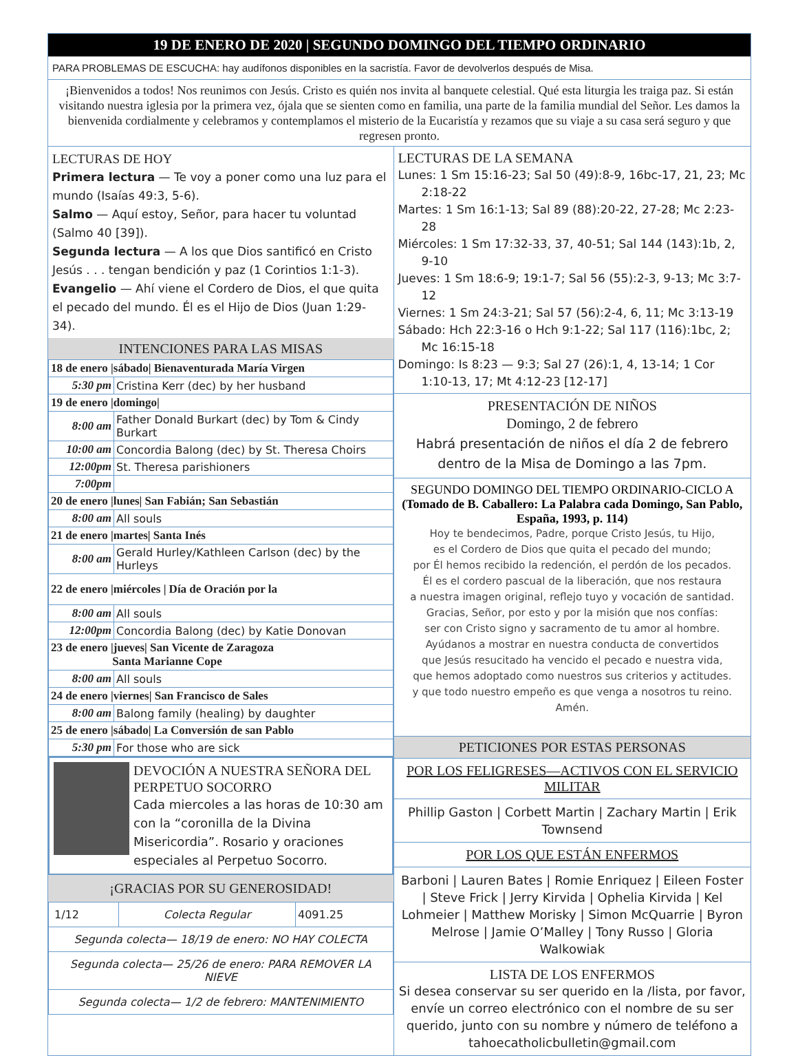19 DE ENERO DE 2020 | SEGUNDO DOMINGO DEL TIEMPO ORDINARIO
PARA PROBLEMAS DE ESCUCHA: hay audífonos disponibles en la sacristía. Favor de devolverlos después de Misa.
¡Bienvenidos a todos! Nos reunimos con Jesús. Cristo es quién nos invita al banquete celestial. Qué esta liturgia les traiga paz. Si están visitando nuestra iglesia por la primera vez, ójala que se sienten como en familia, una parte de la familia mundial del Señor. Les damos la bienvenida cordialmente y celebramos y contemplamos el misterio de la Eucaristía y rezamos que su viaje a su casa será seguro y que regresen pronto.
LECTURAS DE HOY
Primera lectura — Te voy a poner como una luz para el mundo (Isaías 49:3, 5-6).
Salmo — Aquí estoy, Señor, para hacer tu voluntad (Salmo 40 [39]).
Segunda lectura — A los que Dios santificó en Cristo Jesús . . . tengan bendición y paz (1 Corintios 1:1-3).
Evangelio — Ahí viene el Cordero de Dios, el que quita el pecado del mundo. Él es el Hijo de Dios (Juan 1:29-34).
INTENCIONES PARA LAS MISAS
| 18 de enero /sábado/ Bienaventurada María Virgen | |
| 5:30 pm | Cristina Kerr (dec) by her husband |
| 19 de enero /domingo/ | |
| 8:00 am | Father Donald Burkart (dec) by Tom & Cindy Burkart |
| 10:00 am | Concordia Balong (dec) by St. Theresa Choirs |
| 12:00pm | St. Theresa parishioners |
| 7:00pm | |
| 20 de enero /lunes/ San Fabián; San Sebastián | |
| 8:00 am | All souls |
| 21 de enero /martes/ Santa Inés | |
| 8:00 am | Gerald Hurley/Kathleen Carlson (dec) by the Hurleys |
| 22 de enero /miércoles / Día de Oración por la | |
| 8:00 am | All souls |
| 12:00pm | Concordia Balong (dec) by Katie Donovan |
| 23 de enero /jueves/ San Vicente de Zaragoza Santa Marianne Cope | |
| 8:00 am | All souls |
| 24 de enero /viernes/ San Francisco de Sales | |
| 8:00 am | Balong family (healing) by daughter |
| 25 de enero /sábado/ La Conversión de san Pablo | |
| 5:30 pm | For those who are sick |
DEVOCIÓN A NUESTRA SEÑORA DEL PERPETUO SOCORRO
Cada miercoles a las horas de 10:30 am con la “coronilla de la Divina Misericordia”. Rosario y oraciones especiales al Perpetuo Socorro.
¡GRACIAS POR SU GENEROSIDAD!
| 1/12 | Colecta Regular | 4091.25 |
| Segunda colecta— 18/19 de enero: NO HAY COLECTA | | |
| Segunda colecta— 25/26 de enero: PARA REMOVER LA NIEVE | | |
| Segunda colecta— 1/2 de febrero: MANTENIMIENTO | | |
LECTURAS DE LA SEMANA
Lunes: 1 Sm 15:16-23; Sal 50 (49):8-9, 16bc-17, 21, 23; Mc 2:18-22
Martes: 1 Sm 16:1-13; Sal 89 (88):20-22, 27-28; Mc 2:23-28
Miércoles: 1 Sm 17:32-33, 37, 40-51; Sal 144 (143):1b, 2, 9-10
Jueves: 1 Sm 18:6-9; 19:1-7; Sal 56 (55):2-3, 9-13; Mc 3:7-12
Viernes: 1 Sm 24:3-21; Sal 57 (56):2-4, 6, 11; Mc 3:13-19
Sábado: Hch 22:3-16 o Hch 9:1-22; Sal 117 (116):1bc, 2; Mc 16:15-18
Domingo: Is 8:23 — 9:3; Sal 27 (26):1, 4, 13-14; 1 Cor 1:10-13, 17; Mt 4:12-23 [12-17]
PRESENTACIÓN DE NIÑOS
Domingo, 2 de febrero
Habrá presentación de niños el día 2 de febrero dentro de la Misa de Domingo a las 7pm.
SEGUNDO DOMINGO DEL TIEMPO ORDINARIO-CICLO A
(Tomado de B. Caballero: La Palabra cada Domingo, San Pablo, España, 1993, p. 114)
Hoy te bendecimos, Padre, porque Cristo Jesús, tu Hijo,
es el Cordero de Dios que quita el pecado del mundo;
por Él hemos recibido la redención, el perdón de los pecados.
Él es el cordero pascual de la liberación, que nos restaura
a nuestra imagen original, reflejo tuyo y vocación de santidad.
Gracias, Señor, por esto y por la misión que nos confías:
ser con Cristo signo y sacramento de tu amor al hombre.
Ayúdanos a mostrar en nuestra conducta de convertidos
que Jesús resucitado ha vencido el pecado e nuestra vida,
que hemos adoptado como nuestros sus criterios y actitudes.
y que todo nuestro empeño es que venga a nosotros tu reino.
Amén.
PETICIONES POR ESTAS PERSONAS
POR LOS FELIGRESES—ACTIVOS CON EL SERVICIO MILITAR
Phillip Gaston | Corbett Martin | Zachary Martin | Erik Townsend
POR LOS QUE ESTÁN ENFERMOS
Barboni | Lauren Bates | Romie Enriquez | Eileen Foster | Steve Frick | Jerry Kirvida | Ophelia Kirvida | Kel Lohmeier | Matthew Morisky | Simon McQuarrie | Byron Melrose | Jamie O’Malley | Tony Russo | Gloria Walkowiak
LISTA DE LOS ENFERMOS
Si desea conservar su ser querido en la /lista, por favor, envíe un correo electrónico con el nombre de su ser querido, junto con su nombre y número de teléfono a tahoecatholicbulletin@gmail.com